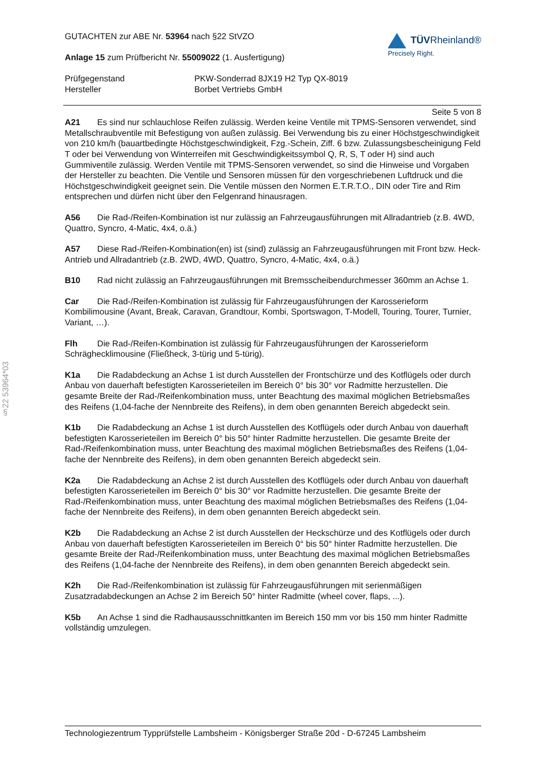§22 53964*03
GUTACHTEN zur ABE Nr. 53964 nach §22 StVZO
Anlage 15 zum Prüfbericht Nr. 55009022 (1. Ausfertigung)
TÜVRheinland®
Precisely Right.
Prüfgegenstand PKW-Sonderrad 8JX19 H2 Typ QX-8019
Hersteller Borbet Vertriebs GmbH
Seite 5 von 8
A21 Es sind nur schlauchlose Reifen zulässig. Werden keine Ventile mit TPMS-Sensoren verwendet, sind Metallschraubventile mit Befestigung von außen zulässig. Bei Verwendung bis zu einer Höchstgeschwindigkeit von 210 km/h (bauartbedingte Höchstgeschwindigkeit, Fzg.-Schein, Ziff. 6 bzw. Zulassungsbescheinigung Feld T oder bei Verwendung von Winterreifen mit Geschwindigkeitssymbol Q, R, S, T oder H) sind auch Gummiventile zulässig. Werden Ventile mit TPMS-Sensoren verwendet, so sind die Hinweise und Vorgaben der Hersteller zu beachten. Die Ventile und Sensoren müssen für den vorgeschriebenen Luftdruck und die Höchstgeschwindigkeit geeignet sein. Die Ventile müssen den Normen E.T.R.T.O., DIN oder Tire and Rim entsprechen und dürfen nicht über den Felgenrand hinausragen.
A56 Die Rad-/Reifen-Kombination ist nur zulässig an Fahrzeugausführungen mit Allradantrieb (z.B. 4WD, Quattro, Syncro, 4-Matic, 4x4, o.ä.)
A57 Diese Rad-/Reifen-Kombination(en) ist (sind) zulässig an Fahrzeugausführungen mit Front bzw. Heck-Antrieb und Allradantrieb (z.B. 2WD, 4WD, Quattro, Syncro, 4-Matic, 4x4, o.ä.)
B10 Rad nicht zulässig an Fahrzeugausführungen mit Bremsscheibendurchmesser 360mm an Achse 1.
Car Die Rad-/Reifen-Kombination ist zulässig für Fahrzeugausführungen der Karosserieform Kombilimousine (Avant, Break, Caravan, Grandtour, Kombi, Sportswagon, T-Modell, Touring, Tourer, Turnier, Variant, …).
Flh Die Rad-/Reifen-Kombination ist zulässig für Fahrzeugausführungen der Karosserieform Schräghecklimousine (Fließheck, 3-türig und 5-türig).
K1a Die Radabdeckung an Achse 1 ist durch Ausstellen der Frontschürze und des Kotflügels oder durch Anbau von dauerhaft befestigten Karosserieteilen im Bereich 0° bis 30° vor Radmitte herzustellen. Die gesamte Breite der Rad-/Reifenkombination muss, unter Beachtung des maximal möglichen Betriebsmaßes des Reifens (1,04-fache der Nennbreite des Reifens), in dem oben genannten Bereich abgedeckt sein.
K1b Die Radabdeckung an Achse 1 ist durch Ausstellen des Kotflügels oder durch Anbau von dauerhaft befestigten Karosserieteilen im Bereich 0° bis 50° hinter Radmitte herzustellen. Die gesamte Breite der Rad-/Reifenkombination muss, unter Beachtung des maximal möglichen Betriebsmaßes des Reifens (1,04-fache der Nennbreite des Reifens), in dem oben genannten Bereich abgedeckt sein.
K2a Die Radabdeckung an Achse 2 ist durch Ausstellen des Kotflügels oder durch Anbau von dauerhaft befestigten Karosserieteilen im Bereich 0° bis 30° vor Radmitte herzustellen. Die gesamte Breite der Rad-/Reifenkombination muss, unter Beachtung des maximal möglichen Betriebsmaßes des Reifens (1,04-fache der Nennbreite des Reifens), in dem oben genannten Bereich abgedeckt sein.
K2b Die Radabdeckung an Achse 2 ist durch Ausstellen der Heckschürze und des Kotflügels oder durch Anbau von dauerhaft befestigten Karosserieteilen im Bereich 0° bis 50° hinter Radmitte herzustellen. Die gesamte Breite der Rad-/Reifenkombination muss, unter Beachtung des maximal möglichen Betriebsmaßes des Reifens (1,04-fache der Nennbreite des Reifens), in dem oben genannten Bereich abgedeckt sein.
K2h Die Rad-/Reifenkombination ist zulässig für Fahrzeugausführungen mit serienmäßigen Zusatzradabdeckungen an Achse 2 im Bereich 50° hinter Radmitte (wheel cover, flaps, ...).
K5b An Achse 1 sind die Radhausausschnittkanten im Bereich 150 mm vor bis 150 mm hinter Radmitte vollständig umzulegen.
Technologiezentrum Typprüfstelle Lambsheim - Königsberger Straße 20d - D-67245 Lambsheim